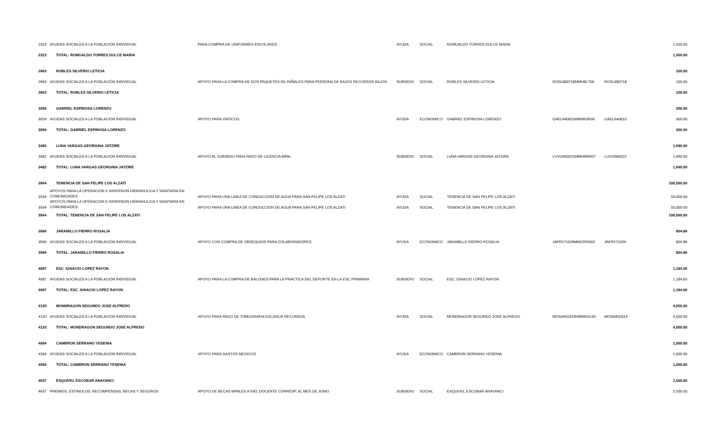| 2323 | AYUDAS SOCIALES A LA POBLACIÓN INDIVIDUAL | PARA COMPRA DE UNIFORMES ESCOLARES | AYUDA | SOCIAL | ROMUALDO TORRES DULCE MARIA | | | 1,500.00 |
| 2323 | TOTAL: ROMUALDO TORRES DULCE MARIA | | | | | | | 1,500.00 |
| 2663 | ROBLES SILVERIO LETICIA | | | | | | | 100.00 |
| 2663 | AYUDAS SOCIALES A LA POBLACIÓN INDIVIDUAL | APOYO PARA LA COMPRA DE DOS PAQUETES DE PAÑALES PARA PERSONA DE BAJOS RECURSOS BAJOS | SUBSIDIO | SOCIAL | ROBLES SILVERIO LETICIA | ROSL880718MMNBLT00 | ROSL880718 | 100.00 |
| 2663 | TOTAL: ROBLES SILVERIO LETICIA | | | | | | | 100.00 |
| 3059 | GABRIEL ESPINOSA LORENZO | | | | | | | 300.00 |
| 3059 | AYUDAS SOCIALES A LA POBLACIÓN INDIVIDUAL | APOYO PARA VIATICOS | AYUDA | ECONOMICO | GABRIEL ESPINOSA LORENZO | GAEL640810HMNBSR06 | GAEL640810 | 300.00 |
| 3059 | TOTAL: GABRIEL ESPINOSA LORENZO | | | | | | | 300.00 |
| 3482 | LUNA VARGAS GEORGINA JATZIRE | | | | | | | 1,690.00 |
| 3482 | AYUDAS SOCIALES A LA POBLACIÓN INDIVIDUAL | APOYO AL SUBSIDIO PARA PAGO DE LICENCIA MPAL | SUBSIDIO | SOCIAL | LUNA VARGAS GEORGINA JATZIRE | LUVG900221MMNNRR07 | LUVG900222 | 1,690.00 |
| 3482 | TOTAL: LUNA VARGAS GEORGINA JATZIRE | | | | | | | 1,690.00 |
| 3564 | TENENCIA DE SAN FELIPE LOS ALZATI | | | | | | | 100,000.00 |
| 3564 | APOYOS PARA LA OPERACION E INVERSION HIDRAHULICA Y SANITARIA EN COMUNIDADES | APOYO PARA UNA LINEA DE CONDUCCION DE AGUA PARA SAN FELIPE LOS ALZATI | AYUDA | SOCIAL | TENENCIA DE SAN FELIPE LOS ALZATI | | | 50,000.00 |
| 3564 | APOYOS PARA LA OPERACION E INVERSION HIDRAHULICA Y SANITARIA EN COMUNIDADES | APOYO PARA UNA LINEA DE CONDUCCION DE AGUA PARA SAN FELIPE LOS ALZATI | AYUDA | SOCIAL | TENENCIA DE SAN FELIPE LOS ALZATI | | | 50,000.00 |
| 3564 | TOTAL: TENENCIA DE SAN FELIPE LOS ALZATI | | | | | | | 100,000.00 |
| 3566 | JARAMILLO FIERRO ROSALIA | | | | | | | 804.86 |
| 3566 | AYUDAS SOCIALES A LA POBLACIÓN INDIVIDUAL | APOYO CON COMPRA DE OBSEQUIOS PARA COLABORADORES | AYUDA | ECONOMICO | JARAMILLO FIERRO ROSALIA | JAFR571029MMCRRS03 | JAFR571029 | 804.86 |
| 3566 | TOTAL: JARAMILLO FIERRO ROSALIA | | | | | | | 804.86 |
| 4087 | ESC. IGNACIO LOPEZ RAYON | | | | | | | 1,184.00 |
| 4087 | AYUDAS SOCIALES A LA POBLACIÓN INDIVIDUAL | APOYO PARA LA COMPRA DE BALONES PARA LA PRACTICA DEL DEPORTE EN LA ESC PRIMARIA | SUBSIDIO | SOCIAL | ESC. IGNACIO LOPEZ RAYON | | | 1,184.00 |
| 4087 | TOTAL: ESC. IGNACIO LOPEZ RAYON | | | | | | | 1,184.00 |
| 4120 | MONDRAGON SEGUNDO JOSE ALFREDO | | | | | | | 4,000.00 |
| 4120 | AYUDAS SOCIALES A LA POBLACIÓN INDIVIDUAL | APOYO PARA PAGO DE TOMOGRAFIA ESCASOS RECURSOS | AYUDA | SOCIAL | MONDRAGON SEGUNDO JOSE ALFREDO | MOSA950319HMNNGL00 | MOSA950319 | 4,000.00 |
| 4120 | TOTAL: MONDRAGON SEGUNDO JOSE ALFREDO | | | | | | | 4,000.00 |
| 4584 | CAMBRON SERRANO YESENIA | | | | | | | 1,000.00 |
| 4584 | AYUDAS SOCIALES A LA POBLACIÓN INDIVIDUAL | APOYO PARA GASTOS MEDICOS | AYUDA | ECONOMICO | CAMBRON SERRANO YESENIA | | | 1,000.00 |
| 4584 | TOTAL: CAMBRON SERRANO YESENIA | | | | | | | 1,000.00 |
| 4637 | ESQUIVEL ESCOBAR ANAYANCI | | | | | | | 2,500.00 |
| 4637 | PREMIOS, ESTIMULOS, RECOMPENSAS, BECAS Y SEGUROS | APOYO DE BECAS MPALES A IVEL DOCENTE CORRESP, AL MES DE JUNIO | SUBSIDIO | SOCIAL | ESQUIVEL ESCOBAR ANAYANCI | | | 2,500.00 |